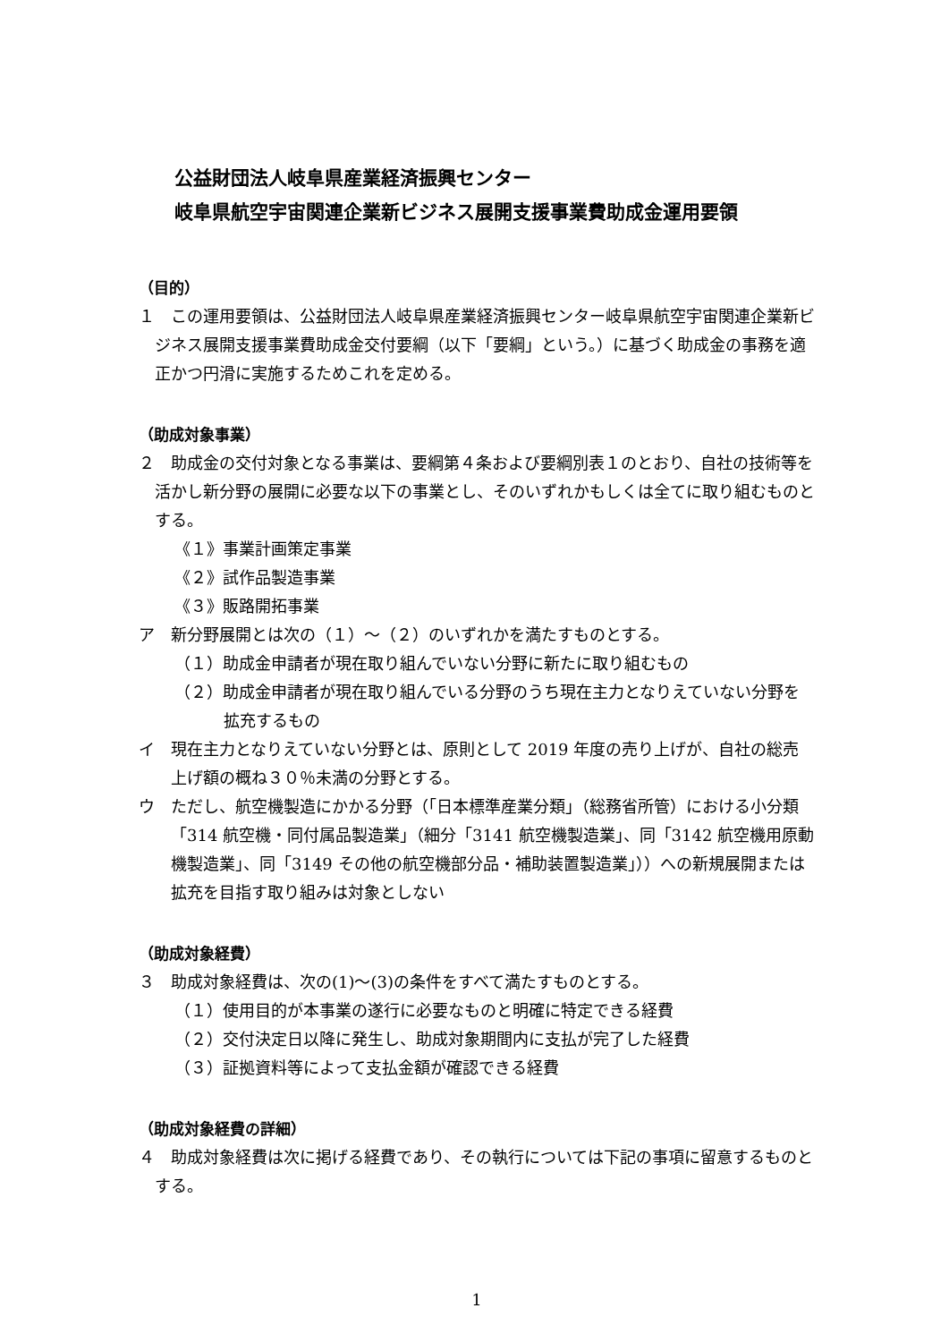公益財団法人岐阜県産業経済振興センター
岐阜県航空宇宙関連企業新ビジネス展開支援事業費助成金運用要領
（目的）
１　この運用要領は、公益財団法人岐阜県産業経済振興センター岐阜県航空宇宙関連企業新ビジネス展開支援事業費助成金交付要綱（以下「要綱」という。）に基づく助成金の事務を適正かつ円滑に実施するためこれを定める。
（助成対象事業）
２　助成金の交付対象となる事業は、要綱第４条および要綱別表１のとおり、自社の技術等を活かし新分野の展開に必要な以下の事業とし、そのいずれかもしくは全てに取り組むものとする。
《１》事業計画策定事業
《２》試作品製造事業
《３》販路開拓事業
ア　新分野展開とは次の（１）～（２）のいずれかを満たすものとする。
（１）助成金申請者が現在取り組んでいない分野に新たに取り組むもの
（２）助成金申請者が現在取り組んでいる分野のうち現在主力となりえていない分野を拡充するもの
イ　現在主力となりえていない分野とは、原則として 2019 年度の売り上げが、自社の総売上げ額の概ね３０％未満の分野とする。
ウ　ただし、航空機製造にかかる分野（「日本標準産業分類」（総務省所管）における小分類「314 航空機・同付属品製造業」（細分「3141 航空機製造業」、同「3142 航空機用原動機製造業」、同「3149 その他の航空機部分品・補助装置製造業」））への新規展開または拡充を目指す取り組みは対象としない
（助成対象経費）
３　助成対象経費は、次の(1)～(3)の条件をすべて満たすものとする。
（１）使用目的が本事業の遂行に必要なものと明確に特定できる経費
（２）交付決定日以降に発生し、助成対象期間内に支払が完了した経費
（３）証拠資料等によって支払金額が確認できる経費
（助成対象経費の詳細）
４　助成対象経費は次に掲げる経費であり、その執行については下記の事項に留意するものとする。
1